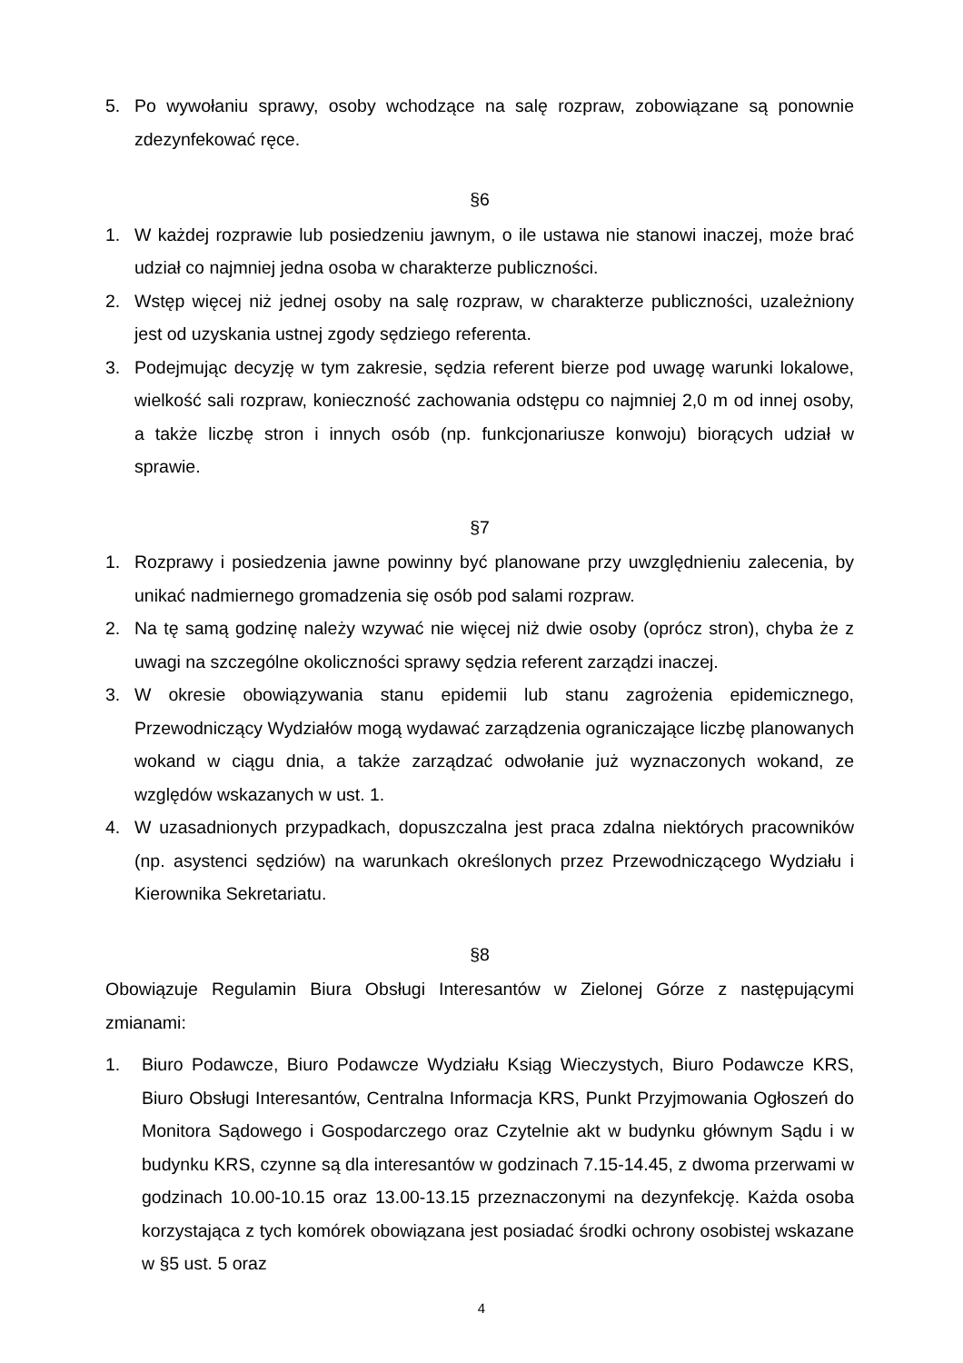5. Po wywołaniu sprawy, osoby wchodzące na salę rozpraw, zobowiązane są ponownie zdezynfekować ręce.
§6
1. W każdej rozprawie lub posiedzeniu jawnym, o ile ustawa nie stanowi inaczej, może brać udział co najmniej jedna osoba w charakterze publiczności.
2. Wstęp więcej niż jednej osoby na salę rozpraw, w charakterze publiczności, uzależniony jest od uzyskania ustnej zgody sędziego referenta.
3. Podejmując decyzję w tym zakresie, sędzia referent bierze pod uwagę warunki lokalowe, wielkość sali rozpraw, konieczność zachowania odstępu co najmniej 2,0 m od innej osoby, a także liczbę stron i innych osób (np. funkcjonariusze konwoju) biorących udział w sprawie.
§7
1. Rozprawy i posiedzenia jawne powinny być planowane przy uwzględnieniu zalecenia, by unikać nadmiernego gromadzenia się osób pod salami rozpraw.
2. Na tę samą godzinę należy wzywać nie więcej niż dwie osoby (oprócz stron), chyba że z uwagi na szczególne okoliczności sprawy sędzia referent zarządzi inaczej.
3. W okresie obowiązywania stanu epidemii lub stanu zagrożenia epidemicznego, Przewodniczący Wydziałów mogą wydawać zarządzenia ograniczające liczbę planowanych wokand w ciągu dnia, a także zarządzać odwołanie już wyznaczonych wokand, ze względów wskazanych w ust. 1.
4. W uzasadnionych przypadkach, dopuszczalna jest praca zdalna niektórych pracowników (np. asystenci sędziów) na warunkach określonych przez Przewodniczącego Wydziału i Kierownika Sekretariatu.
§8
Obowiązuje Regulamin Biura Obsługi Interesantów w Zielonej Górze z następującymi zmianami:
1. Biuro Podawcze, Biuro Podawcze Wydziału Ksiąg Wieczystych, Biuro Podawcze KRS, Biuro Obsługi Interesantów, Centralna Informacja KRS, Punkt Przyjmowania Ogłoszeń do Monitora Sądowego i Gospodarczego oraz Czytelnie akt w budynku głównym Sądu i w budynku KRS, czynne są dla interesantów w godzinach 7.15-14.45, z dwoma przerwami w godzinach 10.00-10.15 oraz 13.00-13.15 przeznaczonymi na dezynfekcję. Każda osoba korzystająca z tych komórek obowiązana jest posiadać środki ochrony osobistej wskazane w §5 ust. 5 oraz
4